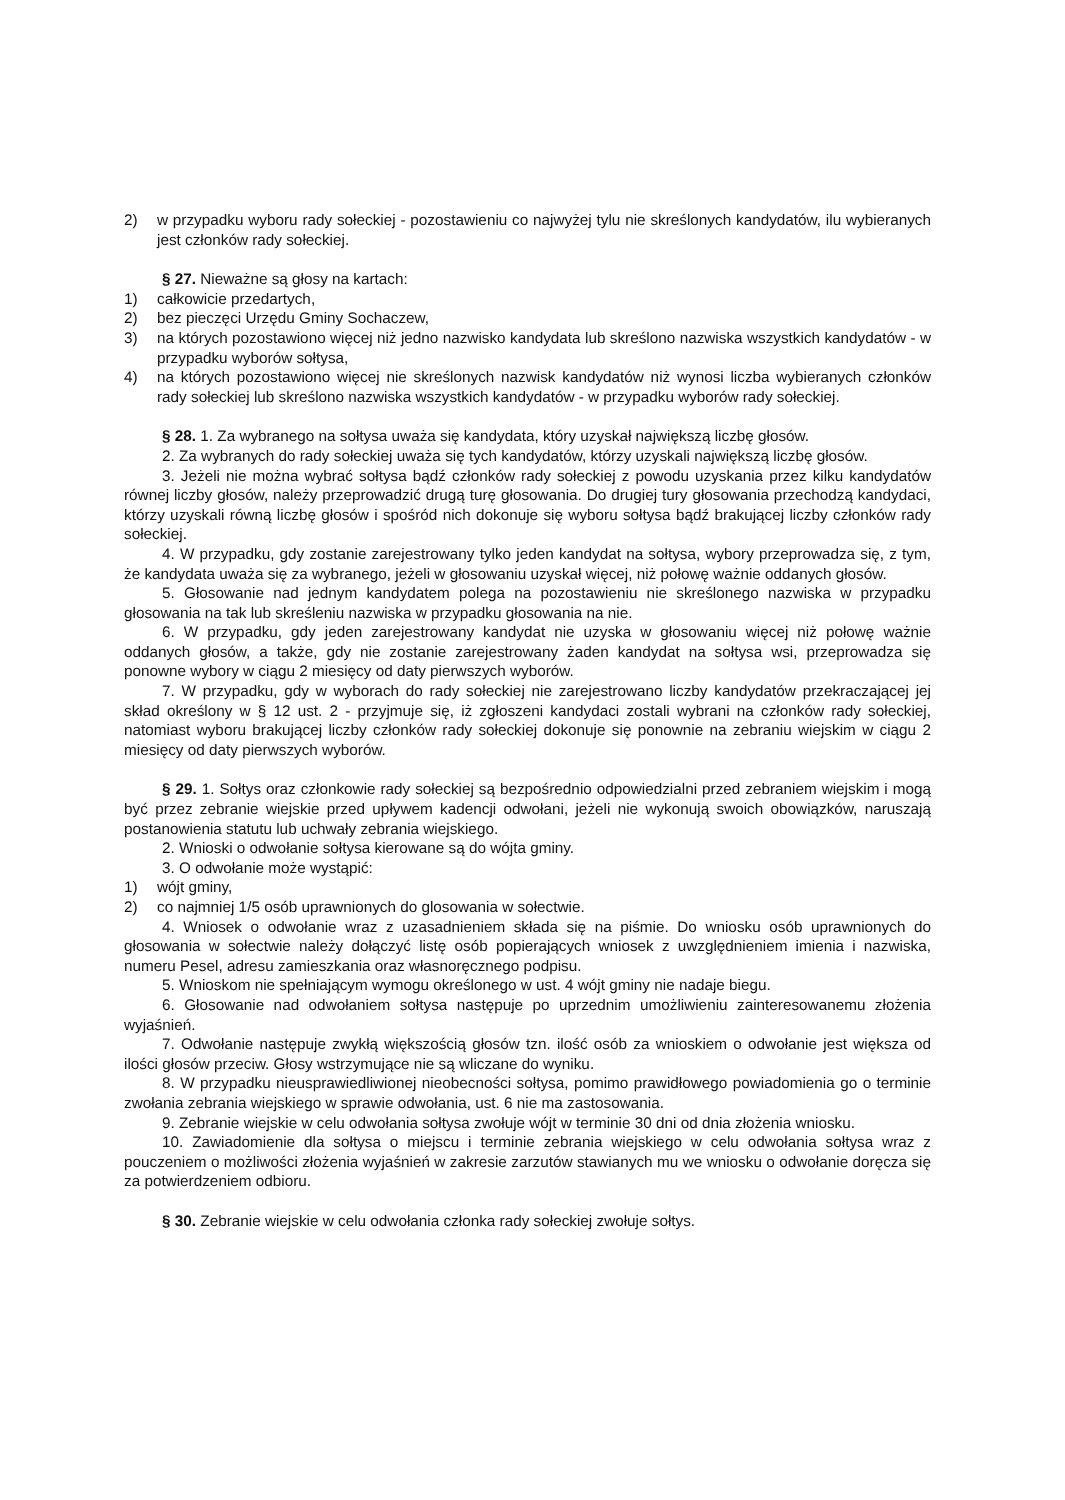2) w przypadku wyboru rady sołeckiej - pozostawieniu co najwyżej tylu nie skreślonych kandydatów, ilu wybieranych jest członków rady sołeckiej.
§ 27. Nieważne są głosy na kartach:
1) całkowicie przedartych,
2) bez pieczęci Urzędu Gminy Sochaczew,
3) na których pozostawiono więcej niż jedno nazwisko kandydata lub skreślono nazwiska wszystkich kandydatów - w przypadku wyborów sołtysa,
4) na których pozostawiono więcej nie skreślonych nazwisk kandydatów niż wynosi liczba wybieranych członków rady sołeckiej lub skreślono nazwiska wszystkich kandydatów - w przypadku wyborów rady sołeckiej.
§ 28. 1. Za wybranego na sołtysa uważa się kandydata, który uzyskał największą liczbę głosów.
2. Za wybranych do rady sołeckiej uważa się tych kandydatów, którzy uzyskali największą liczbę głosów.
3. Jeżeli nie można wybrać sołtysa bądź członków rady sołeckiej z powodu uzyskania przez kilku kandydatów równej liczby głosów, należy przeprowadzić drugą turę głosowania. Do drugiej tury głosowania przechodzą kandydaci, którzy uzyskali równą liczbę głosów i spośród nich dokonuje się wyboru sołtysa bądź brakującej liczby członków rady sołeckiej.
4. W przypadku, gdy zostanie zarejestrowany tylko jeden kandydat na sołtysa, wybory przeprowadza się, z tym, że kandydata uważa się za wybranego, jeżeli w głosowaniu uzyskał więcej, niż połowę ważnie oddanych głosów.
5. Głosowanie nad jednym kandydatem polega na pozostawieniu nie skreślonego nazwiska w przypadku głosowania na tak lub skreśleniu nazwiska w przypadku głosowania na nie.
6. W przypadku, gdy jeden zarejestrowany kandydat nie uzyska w głosowaniu więcej niż połowę ważnie oddanych głosów, a także, gdy nie zostanie zarejestrowany żaden kandydat na sołtysa wsi, przeprowadza się ponowne wybory w ciągu 2 miesięcy od daty pierwszych wyborów.
7. W przypadku, gdy w wyborach do rady sołeckiej nie zarejestrowano liczby kandydatów przekraczającej jej skład określony w § 12 ust. 2 - przyjmuje się, iż zgłoszeni kandydaci zostali wybrani na członków rady sołeckiej, natomiast wyboru brakującej liczby członków rady sołeckiej dokonuje się ponownie na zebraniu wiejskim w ciągu 2 miesięcy od daty pierwszych wyborów.
§ 29. 1. Sołtys oraz członkowie rady sołeckiej są bezpośrednio odpowiedzialni przed zebraniem wiejskim i mogą być przez zebranie wiejskie przed upływem kadencji odwołani, jeżeli nie wykonują swoich obowiązków, naruszają postanowienia statutu lub uchwały zebrania wiejskiego.
2. Wnioski o odwołanie sołtysa kierowane są do wójta gminy.
3. O odwołanie może wystąpić:
1) wójt gminy,
2) co najmniej 1/5 osób uprawnionych do glosowania w sołectwie.
4. Wniosek o odwołanie wraz z uzasadnieniem składa się na piśmie. Do wniosku osób uprawnionych do głosowania w sołectwie należy dołączyć listę osób popierających wniosek z uwzględnieniem imienia i nazwiska, numeru Pesel, adresu zamieszkania oraz własnoręcznego podpisu.
5. Wnioskom nie spełniającym wymogu określonego w ust. 4 wójt gminy nie nadaje biegu.
6. Głosowanie nad odwołaniem sołtysa następuje po uprzednim umożliwieniu zainteresowanemu złożenia wyjaśnień.
7. Odwołanie następuje zwykłą większością głosów tzn. ilość osób za wnioskiem o odwołanie jest większa od ilości głosów przeciw. Głosy wstrzymujące nie są wliczane do wyniku.
8. W przypadku nieusprawiedliwionej nieobecności sołtysa, pomimo prawidłowego powiadomienia go o terminie zwołania zebrania wiejskiego w sprawie odwołania, ust. 6 nie ma zastosowania.
9. Zebranie wiejskie w celu odwołania sołtysa zwołuje wójt w terminie 30 dni od dnia złożenia wniosku.
10. Zawiadomienie dla sołtysa o miejscu i terminie zebrania wiejskiego w celu odwołania sołtysa wraz z pouczeniem o możliwości złożenia wyjaśnień w zakresie zarzutów stawianych mu we wniosku o odwołanie doręcza się za potwierdzeniem odbioru.
§ 30. Zebranie wiejskie w celu odwołania członka rady sołeckiej zwołuje sołtys.